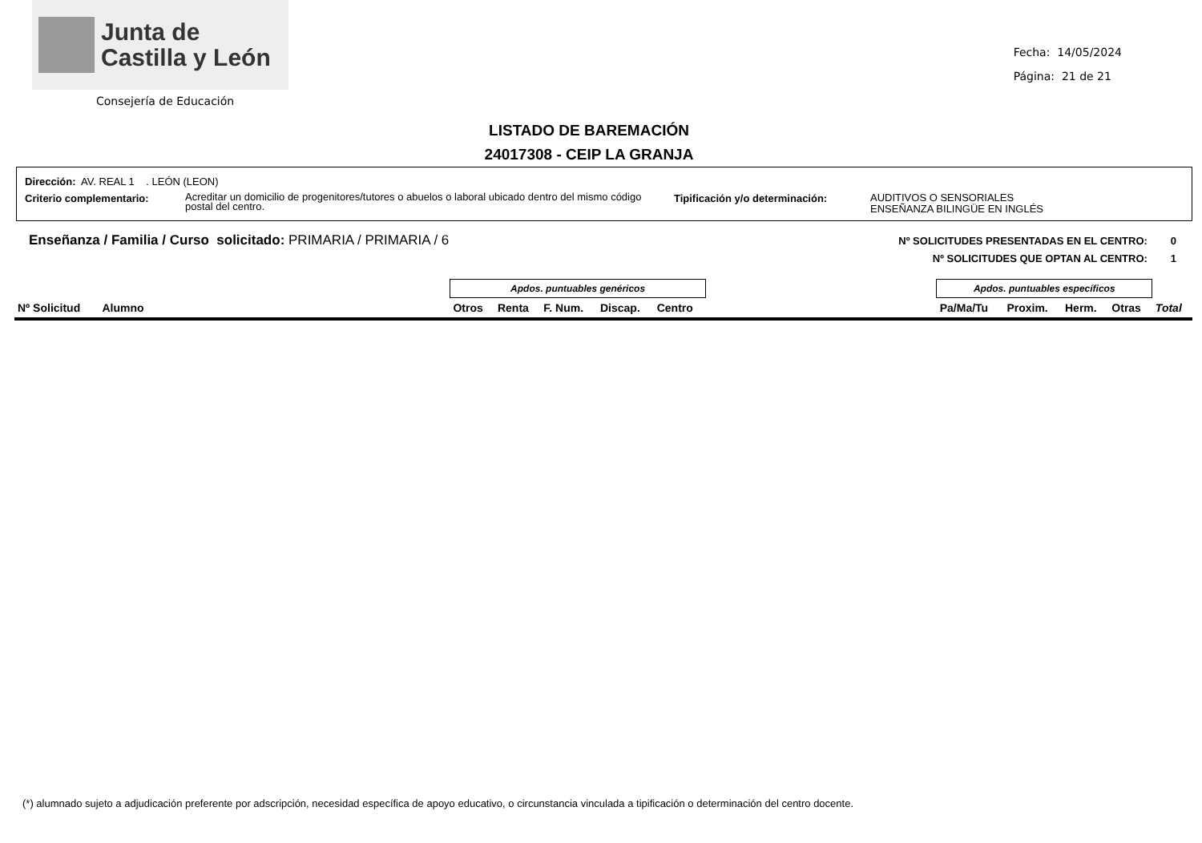Junta de
Castilla y León
Consejería de Educación
Fecha: 14/05/2024
Página: 21 de 21
LISTADO DE BAREMACIÓN
24017308 - CEIP LA GRANJA
Dirección: AV. REAL 1 . LEÓN (LEON)
Criterio complementario: Acreditar un domicilio de progenitores/tutores o abuelos o laboral ubicado dentro del mismo código postal del centro. Tipificación y/o determinación: AUDITIVOS O SENSORIALES
ENSEÑANZA BILINGÜE EN INGLÉS
Enseñanza / Familia / Curso solicitado: PRIMARIA / PRIMARIA / 6
Nº SOLICITUDES PRESENTADAS EN EL CENTRO: 0
Nº SOLICITUDES QUE OPTAN AL CENTRO: 1
| | | Apdos. puntuables genéricos | | | | | | Apdos. puntuables específicos | | | | |
| --- | --- | --- | --- | --- | --- | --- | --- | --- | --- | --- | --- | --- |
| Nº Solicitud | Alumno | Otros | Renta | F. Num. | Discap. | Centro | | Pa/Ma/Tu | Proxim. | Herm. | Otras | Total |
(*) alumnado sujeto a adjudicación preferente por adscripción, necesidad específica de apoyo educativo, o circunstancia vinculada a tipificación o determinación del centro docente.